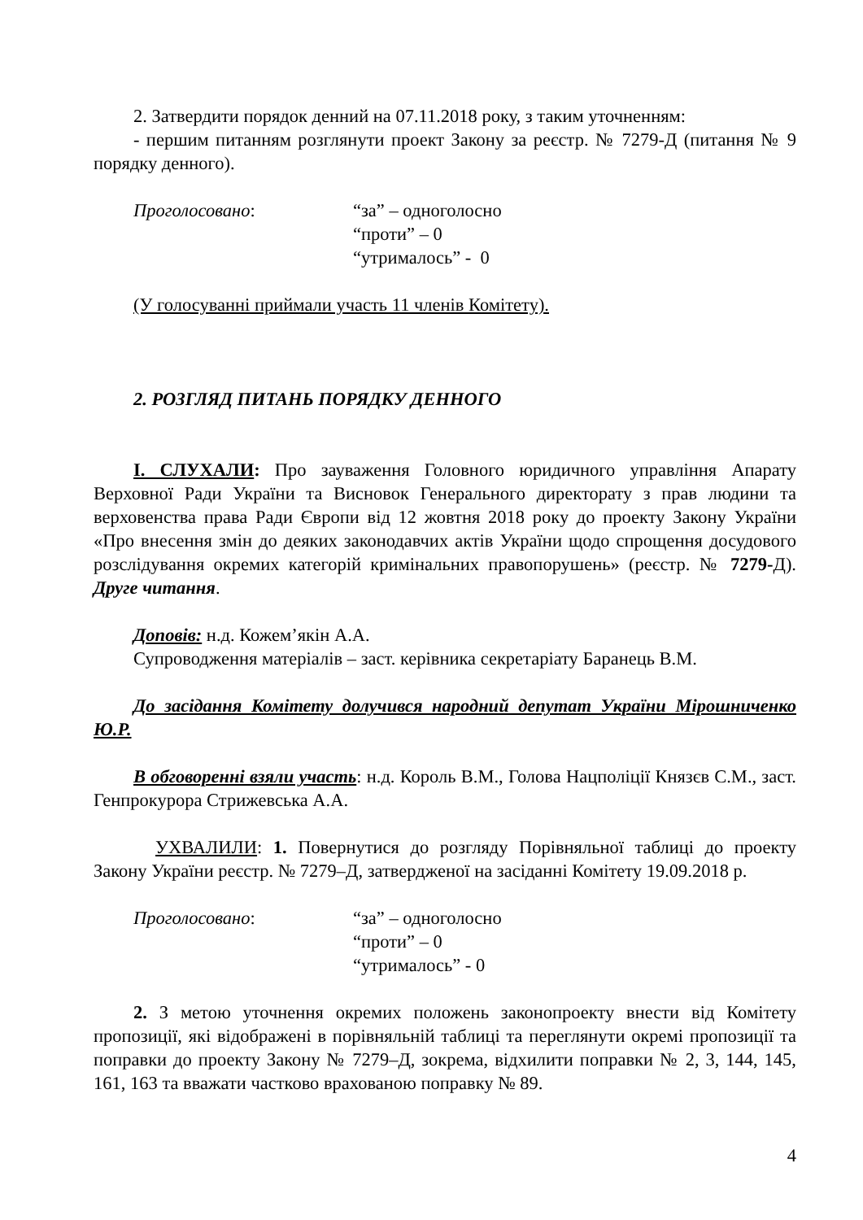2. Затвердити порядок денний на 07.11.2018 року, з таким уточненням:
- першим питанням розглянути проект Закону за реєстр. № 7279-Д (питання № 9 порядку денного).
Проголосовано: “за” – одноголосно
“проти” – 0
“утрималось” - 0
(У голосуванні приймали участь 11 членів Комітету).
2. РОЗГЛЯД ПИТАНЬ ПОРЯДКУ ДЕННОГО
I. СЛУХАЛИ: Про зауваження Головного юридичного управління Апарату Верховної Ради України та Висновок Генерального директорату з прав людини та верховенства права Ради Європи від 12 жовтня 2018 року до проекту Закону України «Про внесення змін до деяких законодавчих актів України щодо спрощення досудового розслідування окремих категорій кримінальних правопорушень» (реєстр. № 7279-Д). Друге читання.
Доповів: н.д. Кожем’якін А.А.
Супроводження матеріалів – заст. керівника секретаріату Баранець В.М.
До засідання Комітету долучився народний депутат України Мірошниченко Ю.Р.
В обговоренні взяли участь: н.д. Король В.М., Голова Нацполіції Князєв С.М., заст. Генпрокурора Стрижевська А.А.
УХВАЛИЛИ: 1. Повернутися до розгляду Порівняльної таблиці до проекту Закону України реєстр. № 7279–Д, затвердженої на засіданні Комітету 19.09.2018 р.
Проголосовано: “за” – одноголосно
“проти” – 0
“утрималось” - 0
2. З метою уточнення окремих положень законопроекту внести від Комітету пропозиції, які відображені в порівняльній таблиці та переглянути окремі пропозиції та поправки до проекту Закону № 7279–Д, зокрема, відхилити поправки № 2, 3, 144, 145, 161, 163 та вважати частково врахованою поправку № 89.
4